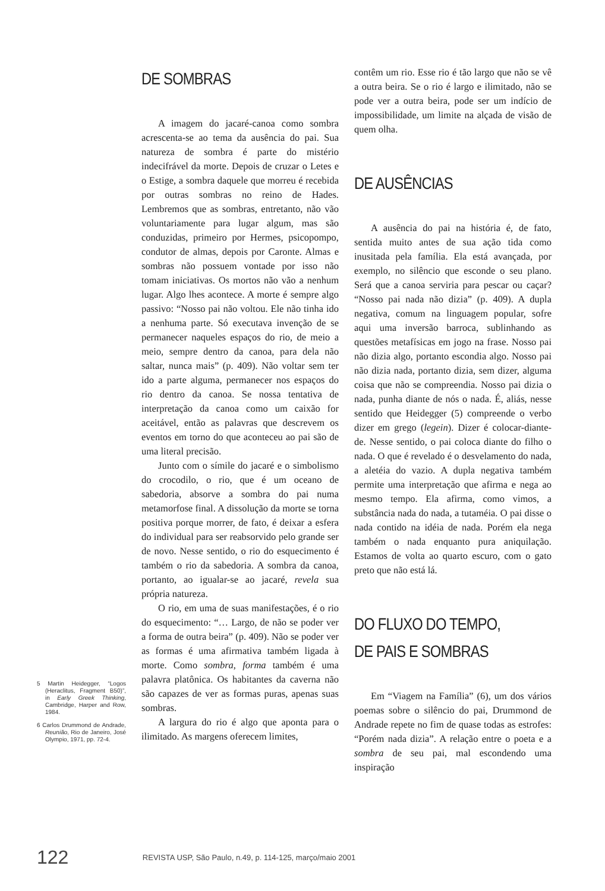DE SOMBRAS
A imagem do jacaré-canoa como sombra acrescenta-se ao tema da ausência do pai. Sua natureza de sombra é parte do mistério indecifrável da morte. Depois de cruzar o Letes e o Estige, a sombra daquele que morreu é recebida por outras sombras no reino de Hades. Lembremos que as sombras, entretanto, não vão voluntariamente para lugar algum, mas são conduzidas, primeiro por Hermes, psicopompo, condutor de almas, depois por Caronte. Almas e sombras não possuem vontade por isso não tomam iniciativas. Os mortos não vão a nenhum lugar. Algo lhes acontece. A morte é sempre algo passivo: “Nosso pai não voltou. Ele não tinha ido a nenhuma parte. Só executava invenção de se permanecer naqueles espaços do rio, de meio a meio, sempre dentro da canoa, para dela não saltar, nunca mais” (p. 409). Não voltar sem ter ido a parte alguma, permanecer nos espaços do rio dentro da canoa. Se nossa tentativa de interpretação da canoa como um caixão for aceitável, então as palavras que descrevem os eventos em torno do que aconteceu ao pai são de uma literal precisão.
Junto com o símile do jacaré e o simbolismo do crocodilo, o rio, que é um oceano de sabedoria, absorve a sombra do pai numa metamorfose final. A dissolução da morte se torna positiva porque morrer, de fato, é deixar a esfera do individual para ser reabsorvido pelo grande ser de novo. Nesse sentido, o rio do esquecimento é também o rio da sabedoria. A sombra da canoa, portanto, ao igualar-se ao jacaré, revela sua própria natureza.
O rio, em uma de suas manifestações, é o rio do esquecimento: “… Largo, de não se poder ver a forma de outra beira” (p. 409). Não se poder ver as formas é uma afirmativa também ligada à morte. Como sombra, forma também é uma palavra platônica. Os habitantes da caverna não são capazes de ver as formas puras, apenas suas sombras.
A largura do rio é algo que aponta para o ilimitado. As margens oferecem limites,
contêm um rio. Esse rio é tão largo que não se vê a outra beira. Se o rio é largo e ilimitado, não se pode ver a outra beira, pode ser um indício de impossibilidade, um limite na alçada de visão de quem olha.
DE AUSÊNCIAS
A ausência do pai na história é, de fato, sentida muito antes de sua ação tida como inusitada pela família. Ela está avançada, por exemplo, no silêncio que esconde o seu plano. Será que a canoa serviria para pescar ou caçar? “Nosso pai nada não dizia” (p. 409). A dupla negativa, comum na linguagem popular, sofre aqui uma inversão barroca, sublinhando as questões metafísicas em jogo na frase. Nosso pai não dizia algo, portanto escondia algo. Nosso pai não dizia nada, portanto dizia, sem dizer, alguma coisa que não se compreendia. Nosso pai dizia o nada, punha diante de nós o nada. É, aliás, nesse sentido que Heidegger (5) compreende o verbo dizer em grego (legein). Dizer é colocar-diante-de. Nesse sentido, o pai coloca diante do filho o nada. O que é revelado é o desvelamento do nada, a aletéia do vazio. A dupla negativa também permite uma interpretação que afirma e nega ao mesmo tempo. Ela afirma, como vimos, a substância nada do nada, a tutaméia. O pai disse o nada contido na idéia de nada. Porém ela nega também o nada enquanto pura aniquilação. Estamos de volta ao quarto escuro, com o gato preto que não está lá.
DO FLUXO DO TEMPO, DE PAIS E SOMBRAS
Em “Viagem na Família” (6), um dos vários poemas sobre o silêncio do pai, Drummond de Andrade repete no fim de quase todas as estrofes: “Porém nada dizia”. A relação entre o poeta e a sombra de seu pai, mal escondendo uma inspiração
5 Martin Heidegger, “Logos (Heraclitus, Fragment B50)”, in Early Greek Thinking, Cambridge, Harper and Row, 1984.
6 Carlos Drummond de Andrade, Reunião, Rio de Janeiro, José Olympio, 1971, pp. 72-4.
122 REVISTA USP, São Paulo, n.49, p. 114-125, março/maio 2001